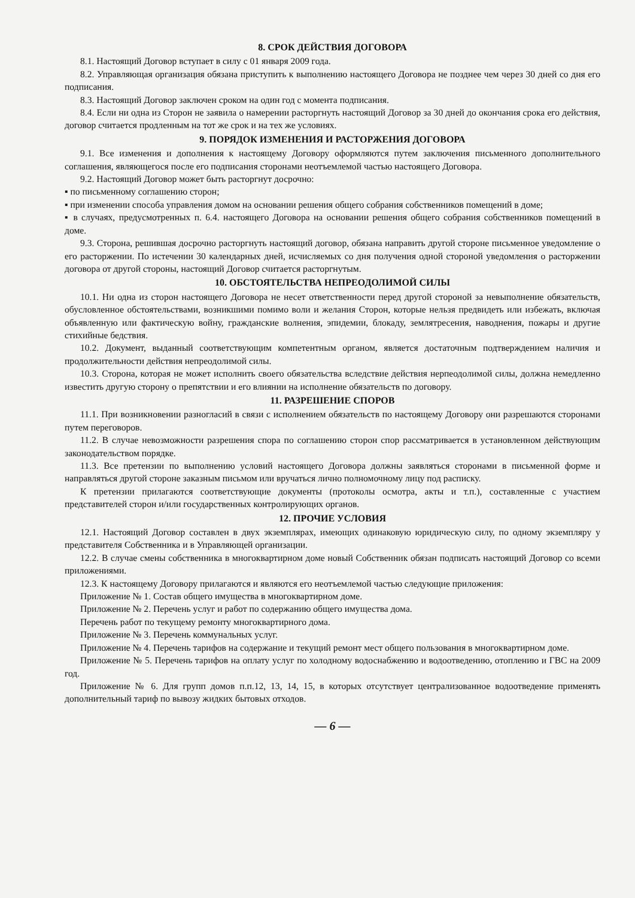8. СРОК ДЕЙСТВИЯ ДОГОВОРА
8.1. Настоящий Договор вступает в силу с 01 января 2009 года.
8.2. Управляющая организация обязана приступить к выполнению настоящего Договора не позднее чем через 30 дней со дня его подписания.
8.3. Настоящий Договор заключен сроком на один год с момента подписания.
8.4. Если ни одна из Сторон не заявила о намерении расторгнуть настоящий Договор за 30 дней до окончания срока его действия, договор считается продленным на тот же срок и на тех же условиях.
9. ПОРЯДОК ИЗМЕНЕНИЯ И РАСТОРЖЕНИЯ ДОГОВОРА
9.1. Все изменения и дополнения к настоящему Договору оформляются путем заключения письменного дополнительного соглашения, являющегося после его подписания сторонами неотъемлемой частью настоящего Договора.
9.2. Настоящий Договор может быть расторгнут досрочно:
▪ по письменному соглашению сторон;
▪ при изменении способа управления домом на основании решения общего собрания собственников помещений в доме;
▪ в случаях, предусмотренных п. 6.4. настоящего Договора на основании решения общего собрания собственников помещений в доме.
9.3. Сторона, решившая досрочно расторгнуть настоящий договор, обязана направить другой стороне письменное уведомление о его расторжении. По истечении 30 календарных дней, исчисляемых со дня получения одной стороной уведомления о расторжении договора от другой стороны, настоящий Договор считается расторгнутым.
10. ОБСТОЯТЕЛЬСТВА НЕПРЕОДОЛИМОЙ СИЛЫ
10.1. Ни одна из сторон настоящего Договора не несет ответственности перед другой стороной за невыполнение обязательств, обусловленное обстоятельствами, возникшими помимо воли и желания Сторон, которые нельзя предвидеть или избежать, включая объявленную или фактическую войну, гражданские волнения, эпидемии, блокаду, землятресения, наводнения, пожары и другие стихийные бедствия.
10.2. Документ, выданный соответствующим компетентным органом, является достаточным подтверждением наличия и продолжительности действия непреодолимой силы.
10.3. Сторона, которая не может исполнить своего обязательства вследствие действия нерпеодолимой силы, должна немедленно известить другую сторону о препятствии и его влиянии на исполнение обязательств по договору.
11. РАЗРЕШЕНИЕ СПОРОВ
11.1. При возникновении разногласий в связи с исполнением обязательств по настоящему Договору они разрешаются сторонами путем переговоров.
11.2. В случае невозможности разрешения спора по соглашению сторон спор рассматривается в установленном действующим законодательством порядке.
11.3. Все претензии по выполнению условий настоящего Договора должны заявляться сторонами в письменной форме и направляться другой стороне заказным письмом или вручаться лично полномочному лицу под расписку.
К претензии прилагаются соответствующие документы (протоколы осмотра, акты и т.п.), составленные с участием представителей сторон и/или государственных контролирующих органов.
12. ПРОЧИЕ УСЛОВИЯ
12.1. Настоящий Договор составлен в двух экземплярах, имеющих одинаковую юридическую силу, по одному экземпляру у представителя Собственника и в Управляющей организации.
12.2. В случае смены собственника в многоквартирном доме новый Собственник обязан подписать настоящий Договор со всеми приложениями.
12.3. К настоящему Договору прилагаются и являются его неотъемлемой частью следующие приложения:
Приложение № 1. Состав общего имущества в многоквартирном доме.
Приложение № 2. Перечень услуг и работ по содержанию общего имущества дома.
Перечень работ по текущему ремонту многоквартирного дома.
Приложение № 3. Перечень коммунальных услуг.
Приложение № 4. Перечень тарифов на содержание и текущий ремонт мест общего пользования в многоквартирном доме.
Приложение № 5. Перечень тарифов на оплату услуг по холодному водоснабжению и водоотведению, отоплению и ГВС на 2009 год.
Приложение № 6. Для групп домов п.п.12, 13, 14, 15, в которых отсутствует централизованное водоотведение применять дополнительный тариф по вывозу жидких бытовых отходов.
— 6 —